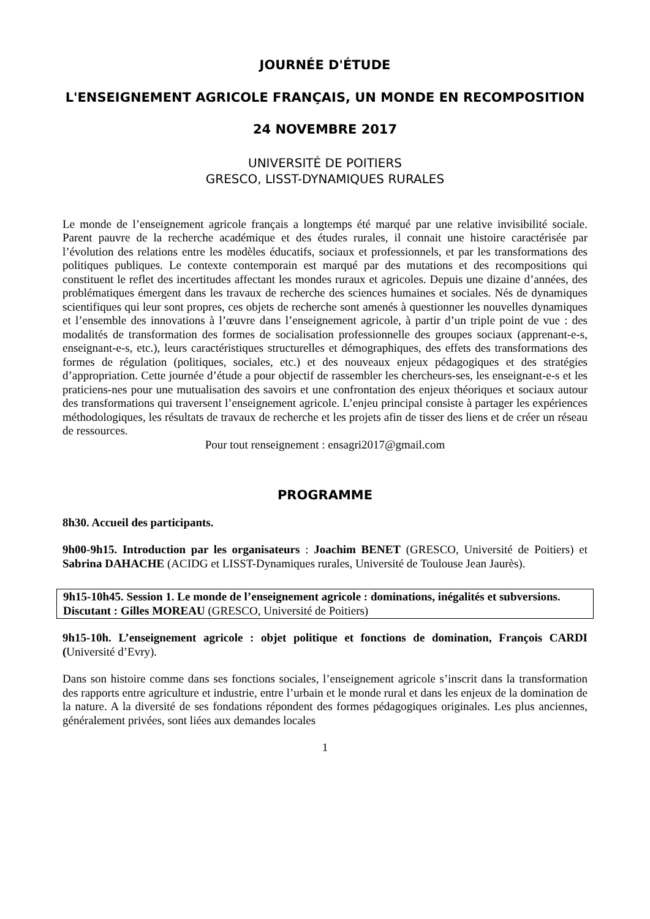JOURNÉE D'ÉTUDE
L'ENSEIGNEMENT AGRICOLE FRANÇAIS, UN MONDE EN RECOMPOSITION
24 NOVEMBRE 2017
UNIVERSITÉ DE POITIERS
GRESCO, LISST-DYNAMIQUES RURALES
Le monde de l’enseignement agricole français a longtemps été marqué par une relative invisibilité sociale. Parent pauvre de la recherche académique et des études rurales, il connait une histoire caractérisée par l’évolution des relations entre les modèles éducatifs, sociaux et professionnels, et par les transformations des politiques publiques. Le contexte contemporain est marqué par des mutations et des recompositions qui constituent le reflet des incertitudes affectant les mondes ruraux et agricoles. Depuis une dizaine d’années, des problématiques émergent dans les travaux de recherche des sciences humaines et sociales. Nés de dynamiques scientifiques qui leur sont propres, ces objets de recherche sont amenés à questionner les nouvelles dynamiques et l’ensemble des innovations à l’œuvre dans l’enseignement agricole, à partir d’un triple point de vue : des modalités de transformation des formes de socialisation professionnelle des groupes sociaux (apprenant-e-s, enseignant-e-s, etc.), leurs caractéristiques structurelles et démographiques, des effets des transformations des formes de régulation (politiques, sociales, etc.) et des nouveaux enjeux pédagogiques et des stratégies d’appropriation. Cette journée d’étude a pour objectif de rassembler les chercheurs-ses, les enseignant-e-s et les praticiens-nes pour une mutualisation des savoirs et une confrontation des enjeux théoriques et sociaux autour des transformations qui traversent l’enseignement agricole. L’enjeu principal consiste à partager les expériences méthodologiques, les résultats de travaux de recherche et les projets afin de tisser des liens et de créer un réseau de ressources.
Pour tout renseignement : ensagri2017@gmail.com
PROGRAMME
8h30. Accueil des participants.
9h00-9h15. Introduction par les organisateurs : Joachim BENET (GRESCO, Université de Poitiers) et Sabrina DAHACHE (ACIDG et LISST-Dynamiques rurales, Université de Toulouse Jean Jaurès).
9h15-10h45. Session 1. Le monde de l’enseignement agricole : dominations, inégalités et subversions.
Discutant : Gilles MOREAU (GRESCO, Université de Poitiers)
9h15-10h. L’enseignement agricole : objet politique et fonctions de domination, François CARDI (Université d’Evry).
Dans son histoire comme dans ses fonctions sociales, l’enseignement agricole s’inscrit dans la transformation des rapports entre agriculture et industrie, entre l’urbain et le monde rural et dans les enjeux de la domination de la nature. A la diversité de ses fondations répondent des formes pédagogiques originales. Les plus anciennes, généralement privées, sont liées aux demandes locales
1